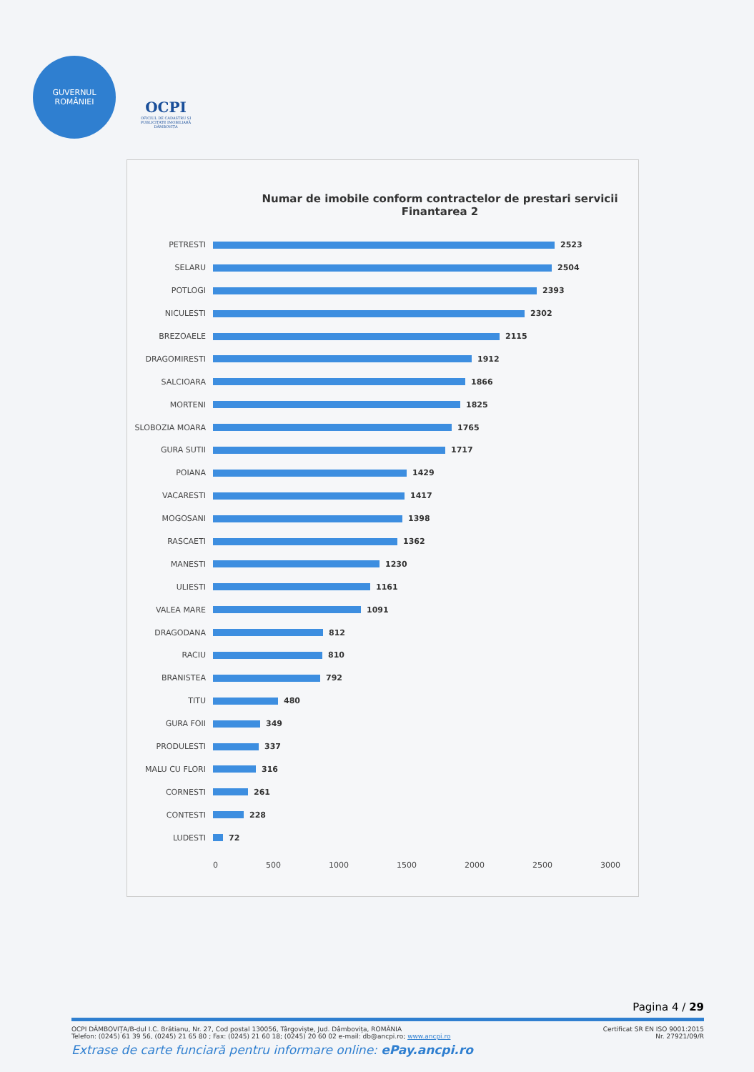GUVERNUL
ROMÂNIEI
OCPI
OFICIUL DE CADASTRU ȘI PUBLICITATE IMOBILIARĂ DÂMBOVIȚA
Numar de imobile conform contractelor de prestari servicii
Finantarea 2
PETRESTI 2523
SELARU 2504
POTLOGI 2393
NICULESTI 2302
BREZOAELE 2115
DRAGOMIRESTI 1912
SALCIOARA 1866
MORTENI 1825
SLOBOZIA MOARA 1765
GURA SUTII 1717
POIANA 1429
VACARESTI 1417
MOGOSANI 1398
RASCAETI 1362
MANESTI 1230
ULIESTI 1161
VALEA MARE 1091
DRAGODANA 812
RACIU 810
BRANISTEA 792
TITU 480
GURA FOII 349
PRODULESTI 337
MALU CU FLORI 316
CORNESTI 261
CONTESTI 228
LUDESTI 72
0 500 1000 1500 2000 2500 3000
Pagina 4 / 29
OCPI DÂMBOVIȚA/B-dul I.C. Brătianu, Nr. 27, Cod postal 130056, Târgoviște, Jud. Dâmbovița, ROMÂNIA
Telefon: (0245) 61 39 56, (0245) 21 65 80 ; Fax: (0245) 21 60 18; (0245) 20 60 02 e-mail: db@ancpi.ro; www.ancpi.ro Certificat SR EN ISO 9001:2015
Nr. 27921/09/R
Extrase de carte funciară pentru informare online: ePay.ancpi.ro